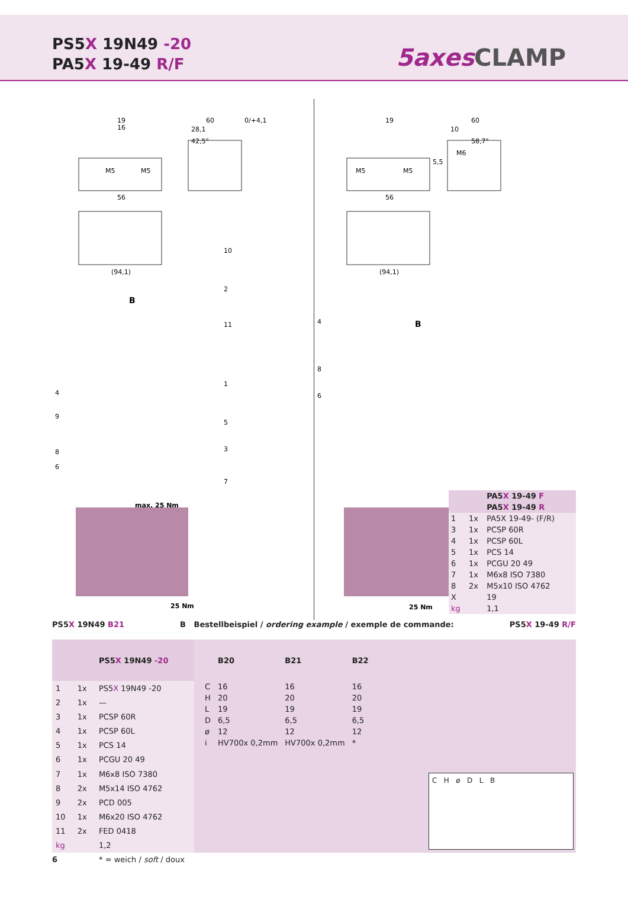PS5X 19N49 -20
PA5X 19-49 R/F
5axes CLAMP
M5
M5
56
(94,1)
19
16
60
0/+4,1
28,1
42,5°
max. 25 Nm
25 Nm
10
2
11
B
4
9
8
6
1
5
3
7
M5
M5
56
(94,1)
19
60
10
58,7°
M6
5,5
25 Nm
4
B
8
6
| | | PA5 X 19-49 F |
| | | PA5 X 19-49 R |
| 1 | 1x | PA5X 19-49- (F/R) |
| 3 | 1x | PCSP 60R |
| 4 | 1x | PCSP 60L |
| 5 | 1x | PCS 14 |
| 6 | 1x | PCGU 20 49 |
| 7 | 1x | M6x8 ISO 7380 |
| 8 | 2x | M5x10 ISO 4762 |
| X | | 19 |
| kg | | 1,1 |
PS5X 19N49 B21 B Bestellbeispiel / ordering example / exemple de commande: PS5X 19-49 R/F
| | | PS5 X 19N49 -20 |
| --- | --- | --- |
| 1 | 1x | PS5 X 19N49 -20 |
| 2 | 1x | — |
| 3 | 1x | PCSP 60R |
| 4 | 1x | PCSP 60L |
| 5 | 1x | PCS 14 |
| 6 | 1x | PCGU 20 49 |
| 7 | 1x | M6x8 ISO 7380 |
| 8 | 2x | M5x14 ISO 4762 |
| 9 | 2x | PCD 005 |
| 10 | 1x | M6x20 ISO 4762 |
| 11 | 2x | FED 0418 |
| kg | | 1,2 |
| | B20 | B21 | B22 |
| --- | --- | --- | --- |
| C | 16 | 16 | 16 |
| H | 20 | 20 | 20 |
| L | 19 | 19 | 19 |
| D | 6,5 | 6,5 | 6,5 |
| ø | 12 | 12 | 12 |
| i | HV700x 0,2mm | HV700x 0,2mm | * |
C H ø D L B
6 * = weich / soft / doux